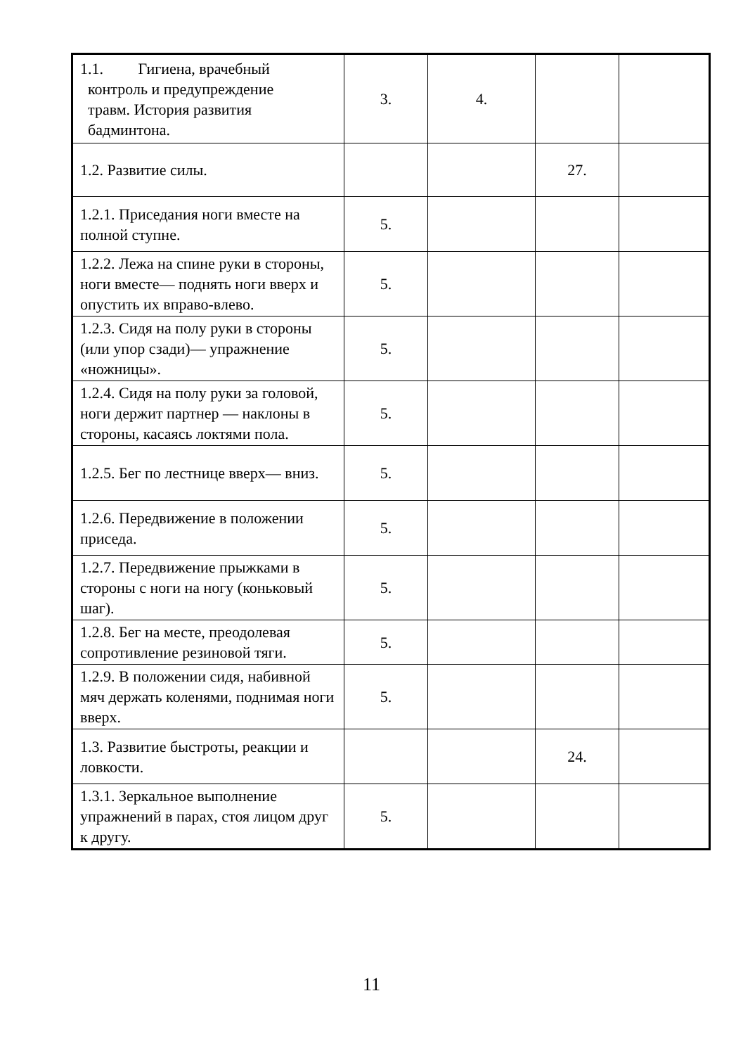| 1.1. Гигиена, врачебный контроль и предупреждение травм. История развития бадминтона. | 3. | 4. | | |
| 1.2. Развитие силы. | | | 27. | |
| 1.2.1. Приседания ноги вместе на полной ступне. | 5. | | | |
| 1.2.2. Лежа на спине руки в стороны, ноги вместе— поднять ноги вверх и опустить их вправо-влево. | 5. | | | |
| 1.2.3. Сидя на полу руки в стороны (или упор сзади)— упражнение «ножницы». | 5. | | | |
| 1.2.4. Сидя на полу руки за головой, ноги держит партнер — наклоны в стороны, касаясь локтями пола. | 5. | | | |
| 1.2.5. Бег по лестнице вверх— вниз. | 5. | | | |
| 1.2.6. Передвижение в положении приседа. | 5. | | | |
| 1.2.7. Передвижение прыжками в стороны с ноги на ногу (коньковый шаг). | 5. | | | |
| 1.2.8. Бег на месте, преодолевая сопротивление резиновой тяги. | 5. | | | |
| 1.2.9. В положении сидя, набивной мяч держать коленями, поднимая ноги вверх. | 5. | | | |
| 1.3. Развитие быстроты, реакции и ловкости. | | | 24. | |
| 1.3.1. Зеркальное выполнение упражнений в парах, стоя лицом друг к другу. | 5. | | | |
11